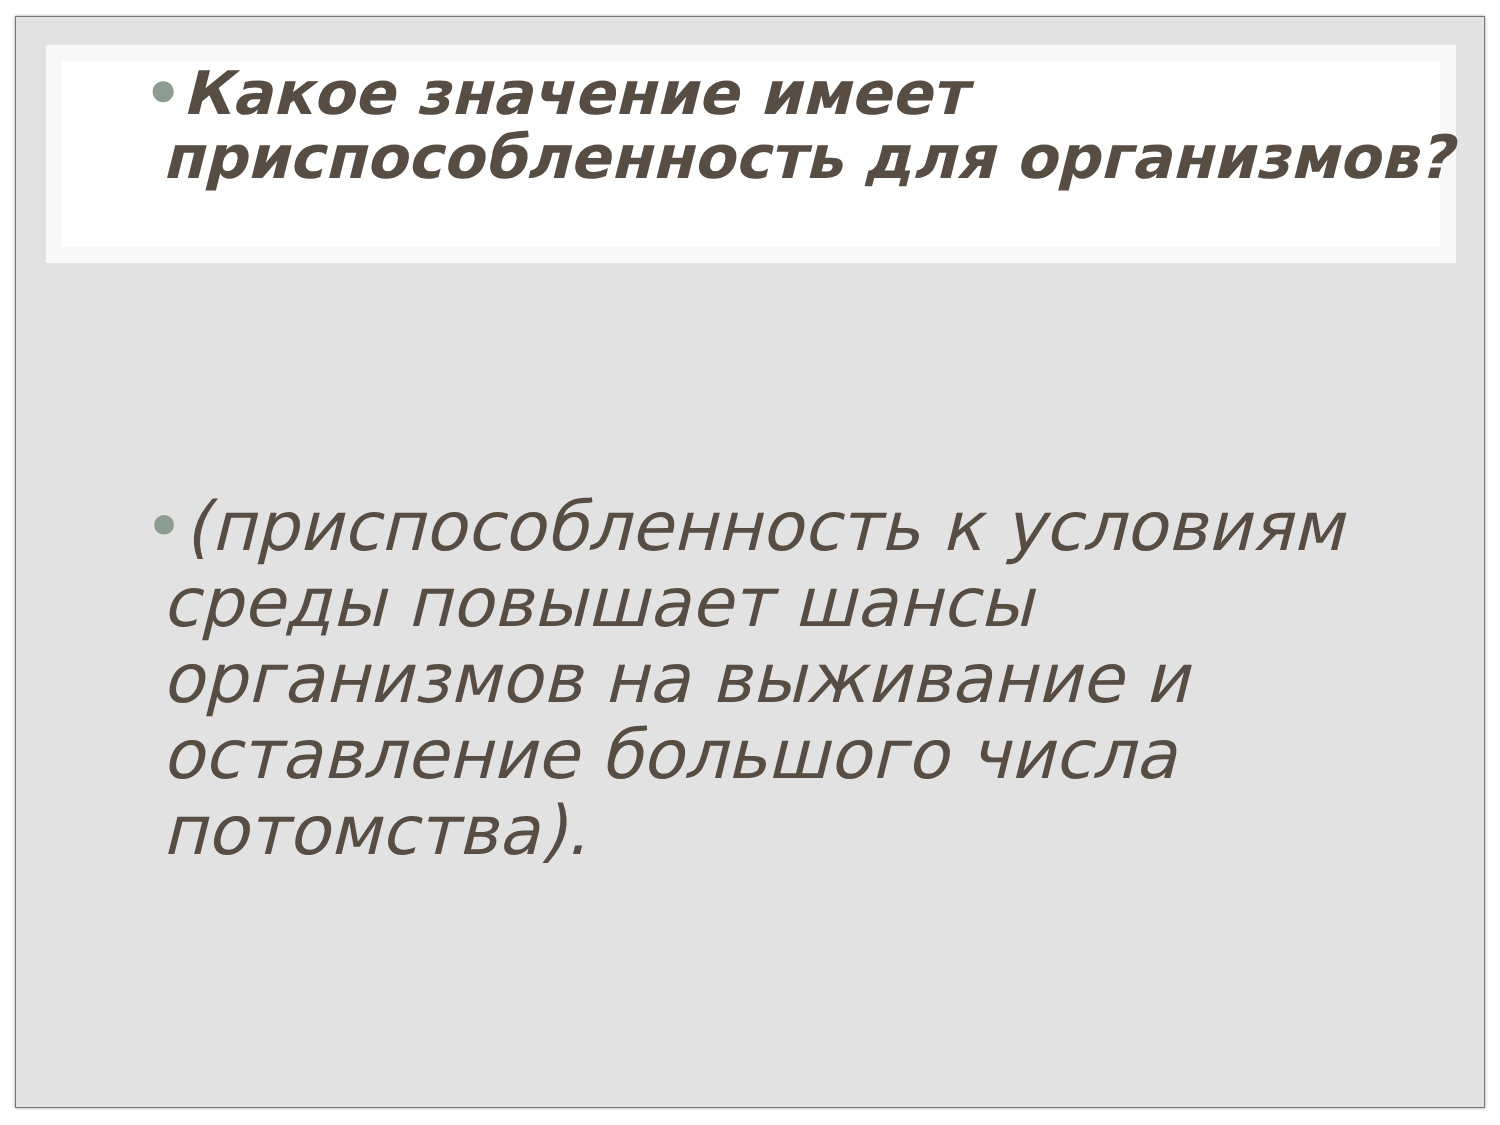•Какое значение имеет приспособленность для организмов?
•(приспособленность к условиям среды повышает шансы организмов на выживание и оставление большого числа потомства).